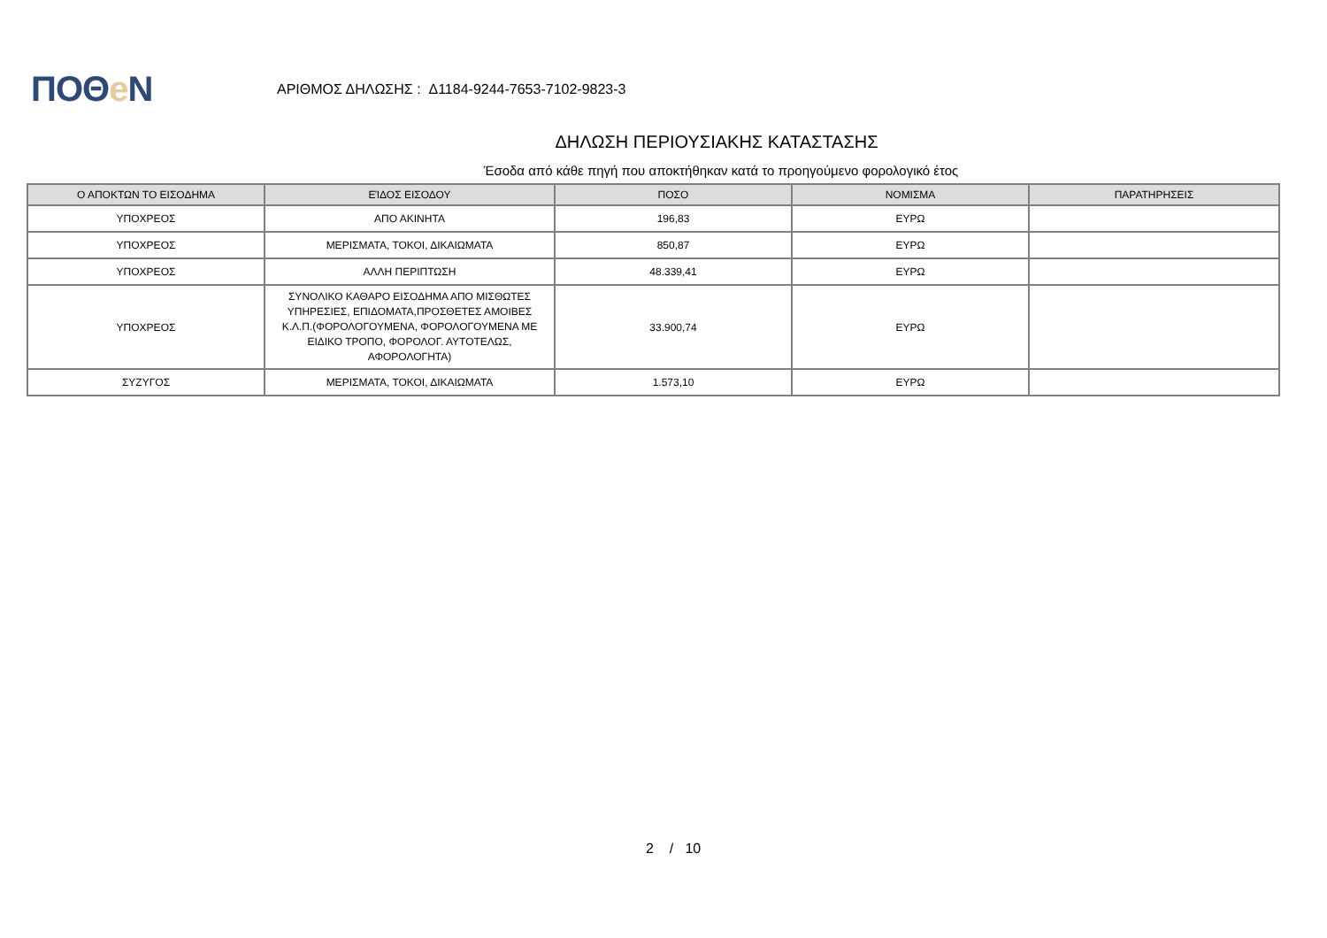ΠΟΘe Ν
ΑΡΙΘΜΟΣ ΔΗΛΩΣΗΣ : Δ1184-9244-7653-7102-9823-3
ΔΗΛΩΣΗ ΠΕΡΙΟΥΣΙΑΚΗΣ ΚΑΤΑΣΤΑΣΗΣ
Έσοδα από κάθε πηγή που αποκτήθηκαν κατά το προηγούμενο φορολογικό έτος
| Ο ΑΠΟΚΤΩΝ ΤΟ ΕΙΣΟΔΗΜΑ | ΕΊΔΟΣ ΕΙΣΟΔΟΥ | ΠΟΣΟ | ΝΟΜΙΣΜΑ | ΠΑΡΑΤΗΡΗΣΕΙΣ |
| --- | --- | --- | --- | --- |
| ΥΠΟΧΡΕΟΣ | ΑΠΟ ΑΚΙΝΗΤΑ | 196,83 | ΕΥΡΩ | |
| ΥΠΟΧΡΕΟΣ | ΜΕΡΙΣΜΑΤΑ, ΤΟΚΟΙ, ΔΙΚΑΙΩΜΑΤΑ | 850,87 | ΕΥΡΩ | |
| ΥΠΟΧΡΕΟΣ | ΑΛΛΗ ΠΕΡΙΠΤΩΣΗ | 48.339,41 | ΕΥΡΩ | |
| ΥΠΟΧΡΕΟΣ | ΣΥΝΟΛΙΚΟ ΚΑΘΑΡΟ ΕΙΣΟΔΗΜΑ ΑΠΟ ΜΙΣΘΩΤΕΣ ΥΠΗΡΕΣΙΕΣ, ΕΠΙΔΟΜΑΤΑ,ΠΡΟΣΘΕΤΕΣ ΑΜΟΙΒΕΣ Κ.Λ.Π.(ΦΟΡΟΛΟΓΟΥΜΕΝΑ, ΦΟΡΟΛΟΓΟΥΜΕΝΑ ΜΕ ΕΙΔΙΚΟ ΤΡΟΠΟ, ΦΟΡΟΛΟΓ. ΑΥΤΟΤΕΛΩΣ, ΑΦΟΡΟΛΟΓΗΤΑ) | 33.900,74 | ΕΥΡΩ | |
| ΣΥΖΥΓΟΣ | ΜΕΡΙΣΜΑΤΑ, ΤΟΚΟΙ, ΔΙΚΑΙΩΜΑΤΑ | 1.573,10 | ΕΥΡΩ | |
2 / 10